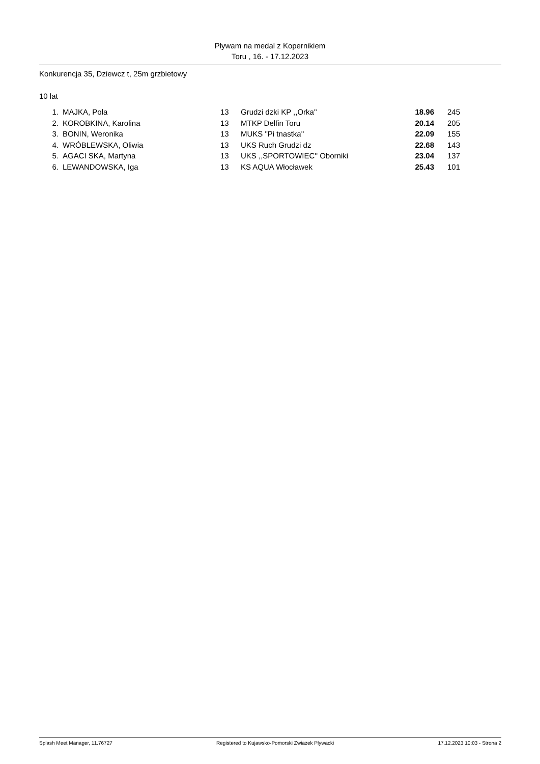Pływam na medal z Kopernikiem
Toru , 16. - 17.12.2023
Konkurencja 35, Dziewcz t, 25m grzbietowy
10 lat
| 1. | MAJKA, Pola | 13 | Grudzi dzki KP ,,Orka'' | 18.96 | 245 |
| 2. | KOROBKINA, Karolina | 13 | MTKP Delfin Toru | 20.14 | 205 |
| 3. | BONIN, Weronika | 13 | MUKS "Pi tnastka'' | 22.09 | 155 |
| 4. | WRÓBLEWSKA, Oliwia | 13 | UKS Ruch Grudzi dz | 22.68 | 143 |
| 5. | AGACI SKA, Martyna | 13 | UKS ,,SPORTOWIEC'' Oborniki | 23.04 | 137 |
| 6. | LEWANDOWSKA, Iga | 13 | KS AQUA Włocławek | 25.43 | 101 |
Splash Meet Manager, 11.76727 Registered to Kujawsko-Pomorski Zwiazek Plywacki 17.12.2023 10:03 - Strona 2